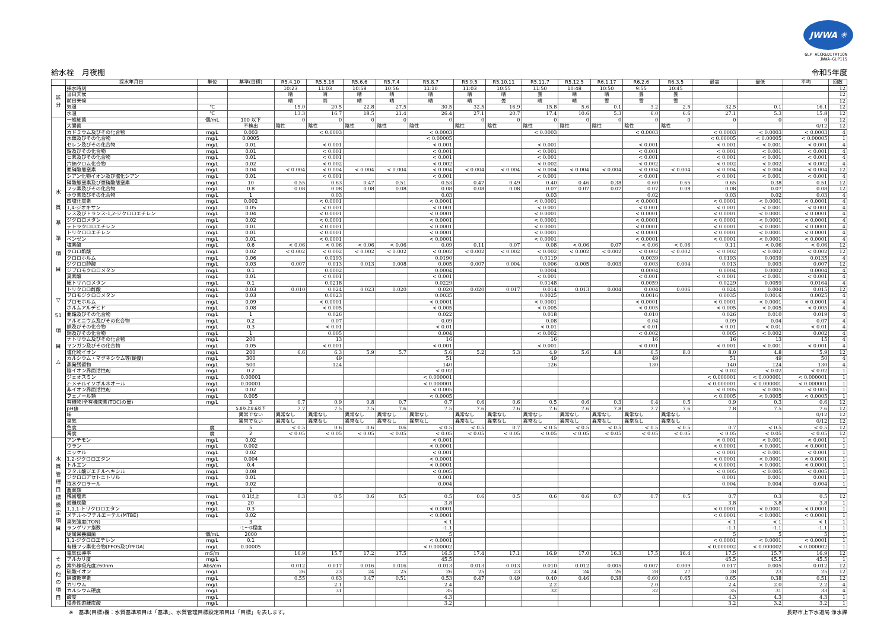JWWA ✳
GLP ACCREDITATION
JWWA-GLP115
給水栓　月夜棚 令和5年度
| | 採水年月日 | 単位 | 基準(目標) | R5.4.10 | R5.5.16 | R5.6.6 | R5.7.4 | R5.8.7 | R5.9.5 | R5.10.11 | R5.11.7 | R5.12.5 | R6.1.17 | R6.2.6 | R6.3.5 | 最高 | 最低 | 平均 | 回数 |
| --- | --- | --- | --- | --- | --- | --- | --- | --- | --- | --- | --- | --- | --- | --- | --- | --- | --- | --- | --- |
| 区 分 | 採水時刻 | | | 10:23 | 11:03 | 10:58 | 10:56 | 11:10 | 11:03 | 10:55 | 11:50 | 10:48 | 10:50 | 9:55 | 10:45 | | | | 12 |
| | 当日天候 | | | 晴 | 晴 | 晴 | 晴 | 晴 | 晴 | 晴 | 曇 | 晴 | 晴 | 曇 | 曇 | | | | 12 |
| | 前日天候 | | | 晴 | 雨 | 晴 | 晴 | 晴 | 晴 | 曇 | 晴 | 晴 | 雪 | 雪 | 雪 | | | | 12 |
| | 気温 | ℃ | | 15.0 | 20.5 | 22.8 | 27.5 | 30.5 | 32.5 | 16.9 | 15.8 | 5.6 | 0.1 | 3.2 | 2.5 | 32.5 | 0.1 | 16.1 | 12 |
| | 水温 | ℃ | | 13.3 | 16.7 | 18.5 | 21.4 | 26.4 | 27.1 | 20.7 | 17.4 | 10.6 | 5.3 | 6.0 | 6.6 | 27.1 | 5.3 | 15.8 | 12 |
| 水 質 基 準 項 目 ▽ 51 項 目 △ | 一般細菌 | 個/mL | 100 以下 | 0 | 0 | 0 | 0 | 0 | 0 | 0 | 0 | 0 | 0 | 0 | 0 | 0 | 0 | 0 | 12 |
| | 大腸菌 | | 不検出 | 陰性 | 陰性 | 陰性 | 陰性 | 陰性 | 陰性 | 陰性 | 陰性 | 陰性 | 陰性 | 陰性 | 陰性 | | | 0/12 | 12 |
| | カドミウム及びその化合物 | mg/L | 0.003 | | < 0.0003 | | | < 0.0003 | | | < 0.0003 | | | < 0.0003 | | < 0.0003 | < 0.0003 | < 0.0003 | 4 |
| | 水銀及びその化合物 | mg/L | 0.0005 | | | | | < 0.00005 | | | | | | | | < 0.00005 | < 0.00005 | < 0.00005 | 1 |
| | セレン及びその化合物 | mg/L | 0.01 | | < 0.001 | | | < 0.001 | | | < 0.001 | | | < 0.001 | | < 0.001 | < 0.001 | < 0.001 | 4 |
| | 鉛及びその化合物 | mg/L | 0.01 | | < 0.001 | | | < 0.001 | | | < 0.001 | | | < 0.001 | | < 0.001 | < 0.001 | < 0.001 | 4 |
| | ヒ素及びその化合物 | mg/L | 0.01 | | < 0.001 | | | < 0.001 | | | < 0.001 | | | < 0.001 | | < 0.001 | < 0.001 | < 0.001 | 4 |
| | 六価クロム化合物 | mg/L | 0.02 | | < 0.002 | | | < 0.002 | | | < 0.002 | | | < 0.002 | | < 0.002 | < 0.002 | < 0.002 | 4 |
| | 亜硝酸態窒素 | mg/L | 0.04 | < 0.004 | < 0.004 | < 0.004 | < 0.004 | < 0.004 | < 0.004 | < 0.004 | < 0.004 | < 0.004 | < 0.004 | < 0.004 | < 0.004 | < 0.004 | < 0.004 | < 0.004 | 12 |
| | シアン化物イオン及び塩化シアン | mg/L | 0.01 | | < 0.001 | | | < 0.001 | | | < 0.001 | | | < 0.001 | | < 0.001 | < 0.001 | < 0.001 | 4 |
| | 硝酸態窒素及び亜硝酸態窒素 | mg/L | 10 | 0.55 | 0.63 | 0.47 | 0.51 | 0.53 | 0.47 | 0.49 | 0.40 | 0.46 | 0.38 | 0.60 | 0.65 | 0.65 | 0.38 | 0.51 | 12 |
| | フッ素及びその化合物 | mg/L | 0.8 | 0.08 | 0.08 | 0.08 | 0.08 | 0.08 | 0.08 | 0.08 | 0.07 | 0.07 | 0.07 | 0.07 | 0.08 | 0.08 | 0.07 | 0.08 | 12 |
| | ホウ素及びその化合物 | mg/L | 1 | | 0.03 | | | 0.03 | | | 0.03 | | | 0.02 | | 0.03 | 0.02 | 0.03 | 4 |
| | 四塩化炭素 | mg/L | 0.002 | | < 0.0001 | | | < 0.0001 | | | < 0.0001 | | | < 0.0001 | | < 0.0001 | < 0.0001 | < 0.0001 | 4 |
| | 1,4-ジオキサン | mg/L | 0.05 | | < 0.001 | | | < 0.001 | | | < 0.001 | | | < 0.001 | | < 0.001 | < 0.001 | < 0.001 | 4 |
| | シス及びトランス-1,2-ジクロロエチレン | mg/L | 0.04 | | < 0.0001 | | | < 0.0001 | | | < 0.0001 | | | < 0.0001 | | < 0.0001 | < 0.0001 | < 0.0001 | 4 |
| | ジクロロメタン | mg/L | 0.02 | | < 0.0001 | | | < 0.0001 | | | < 0.0001 | | | < 0.0001 | | < 0.0001 | < 0.0001 | < 0.0001 | 4 |
| | テトラクロロエチレン | mg/L | 0.01 | | < 0.0001 | | | < 0.0001 | | | < 0.0001 | | | < 0.0001 | | < 0.0001 | < 0.0001 | < 0.0001 | 4 |
| | トリクロロエチレン | mg/L | 0.01 | | < 0.0001 | | | < 0.0001 | | | < 0.0001 | | | < 0.0001 | | < 0.0001 | < 0.0001 | < 0.0001 | 4 |
| | ベンゼン | mg/L | 0.01 | | < 0.0001 | | | < 0.0001 | | | < 0.0001 | | | < 0.0001 | | < 0.0001 | < 0.0001 | < 0.0001 | 4 |
| | 塩素酸 | mg/L | 0.6 | < 0.06 | < 0.06 | < 0.06 | < 0.06 | 0.09 | 0.11 | 0.07 | 0.08 | < 0.06 | 0.07 | < 0.06 | < 0.06 | 0.11 | < 0.06 | < 0.06 | 12 |
| | クロロ酢酸 | mg/L | 0.02 | < 0.002 | < 0.002 | < 0.002 | < 0.002 | < 0.002 | < 0.002 | < 0.002 | < 0.002 | < 0.002 | < 0.002 | < 0.002 | < 0.002 | < 0.002 | < 0.002 | < 0.002 | 12 |
| | クロロホルム | mg/L | 0.06 | | 0.0193 | | | 0.0190 | | | 0.0119 | | | 0.0039 | | 0.0193 | 0.0039 | 0.0135 | 4 |
| | ジクロロ酢酸 | mg/L | 0.03 | 0.007 | 0.013 | 0.013 | 0.008 | 0.005 | 0.007 | 0.004 | 0.006 | 0.005 | 0.003 | 0.003 | 0.004 | 0.013 | 0.003 | 0.007 | 12 |
| | ジブロモクロロメタン | mg/L | 0.1 | | 0.0002 | | | 0.0004 | | | 0.0004 | | | 0.0004 | | 0.0004 | 0.0002 | 0.0004 | 4 |
| | 臭素酸 | mg/L | 0.01 | | < 0.001 | | | < 0.001 | | | < 0.001 | | | < 0.001 | | < 0.001 | < 0.001 | < 0.001 | 4 |
| | 総トリハロメタン | mg/L | 0.1 | | 0.0218 | | | 0.0229 | | | 0.0148 | | | 0.0059 | | 0.0229 | 0.0059 | 0.0164 | 4 |
| | トリクロロ酢酸 | mg/L | 0.03 | 0.010 | 0.024 | 0.023 | 0.020 | 0.020 | 0.020 | 0.017 | 0.014 | 0.013 | 0.004 | 0.004 | 0.006 | 0.024 | 0.004 | 0.015 | 12 |
| | ブロモジクロロメタン | mg/L | 0.03 | | 0.0023 | | | 0.0035 | | | 0.0025 | | | 0.0016 | | 0.0035 | 0.0016 | 0.0025 | 4 |
| | ブロモホルム | mg/L | 0.09 | | < 0.0001 | | | < 0.0001 | | | < 0.0001 | | | < 0.0001 | | < 0.0001 | < 0.0001 | < 0.0001 | 4 |
| | ホルムアルデヒド | mg/L | 0.08 | | < 0.005 | | | < 0.005 | | | < 0.005 | | | < 0.005 | | < 0.005 | < 0.005 | < 0.005 | 4 |
| | 亜鉛及びその化合物 | mg/L | 1 | | 0.026 | | | 0.022 | | | 0.018 | | | 0.010 | | 0.026 | 0.010 | 0.019 | 4 |
| | アルミニウム及びその化合物 | mg/L | 0.2 | | 0.07 | | | 0.09 | | | 0.08 | | | 0.04 | | 0.09 | 0.04 | 0.07 | 4 |
| | 鉄及びその化合物 | mg/L | 0.3 | | < 0.01 | | | < 0.01 | | | < 0.01 | | | < 0.01 | | < 0.01 | < 0.01 | < 0.01 | 4 |
| | 銅及びその化合物 | mg/L | 1 | | 0.005 | | | 0.004 | | | < 0.002 | | | < 0.002 | | 0.005 | < 0.002 | 0.002 | 4 |
| | ナトリウム及びその化合物 | mg/L | 200 | | 13 | | | 16 | | | 16 | | | 16 | | 16 | 13 | 15 | 4 |
| | マンガン及びその化合物 | mg/L | 0.05 | | < 0.001 | | | < 0.001 | | | < 0.001 | | | < 0.001 | | < 0.001 | < 0.001 | < 0.001 | 4 |
| | 塩化物イオン | mg/L | 200 | 6.6 | 6.3 | 5.9 | 5.7 | 5.6 | 5.2 | 5.3 | 4.9 | 5.6 | 4.8 | 6.5 | 8.0 | 8.0 | 4.8 | 5.9 | 12 |
| | カルシウム・マグネシウム等(硬度) | mg/L | 300 | | 49 | | | 51 | | | 49 | | | 49 | | 51 | 49 | 50 | 4 |
| | 蒸発残留物 | mg/L | 500 | | 124 | | | 140 | | | 126 | | | 130 | | 140 | 124 | 130 | 4 |
| | 陰イオン界面活性剤 | mg/L | 0.2 | | | | | < 0.02 | | | | | | | | < 0.02 | < 0.02 | < 0.02 | 1 |
| | ジェオスミン | mg/L | 0.00001 | | | | | < 0.000001 | | | | | | | | < 0.000001 | < 0.000001 | < 0.000001 | 1 |
| | 2-メチルイソボルネオール | mg/L | 0.00001 | | | | | < 0.000001 | | | | | | | | < 0.000001 | < 0.000001 | < 0.000001 | 1 |
| | 非イオン界面活性剤 | mg/L | 0.02 | | | | | < 0.005 | | | | | | | | < 0.005 | < 0.005 | < 0.005 | 1 |
| | フェノール類 | mg/L | 0.005 | | | | | < 0.0005 | | | | | | | | < 0.0005 | < 0.0005 | < 0.0005 | 1 |
| | 有機物(全有機炭素(TOC)の量) | mg/L | 3 | 0.7 | 0.9 | 0.8 | 0.7 | 0.7 | 0.6 | 0.6 | 0.5 | 0.6 | 0.3 | 0.4 | 0.5 | 0.9 | 0.3 | 0.6 | 12 |
| | pH値 | | 5.8以上8.6以下 | 7.7 | 7.5 | 7.5 | 7.6 | 7.5 | 7.6 | 7.6 | 7.6 | 7.6 | 7.8 | 7.7 | 7.6 | 7.8 | 7.5 | 7.6 | 12 |
| | 味 | | 異常でない | 異常なし | 異常なし | 異常なし | 異常なし | 異常なし | 異常なし | 異常なし | 異常なし | 異常なし | 異常なし | 異常なし | 異常なし | | | 0/12 | 12 |
| | 臭気 | | 異常でない | 異常なし | 異常なし | 異常なし | 異常なし | 異常なし | 異常なし | 異常なし | 異常なし | 異常なし | 異常なし | 異常なし | 異常なし | | | 0/12 | 12 |
| | 色度 | 度 | 5 | < 0.5 | 0.6 | 0.6 | 0.6 | < 0.5 | < 0.5 | 0.7 | < 0.5 | < 0.5 | < 0.5 | < 0.5 | < 0.5 | 0.7 | < 0.5 | < 0.5 | 12 |
| | 濁度 | 度 | 2 | < 0.05 | < 0.05 | < 0.05 | < 0.05 | < 0.05 | < 0.05 | < 0.05 | < 0.05 | < 0.05 | < 0.05 | < 0.05 | < 0.05 | < 0.05 | < 0.05 | < 0.05 | 12 |
| 水 質 管 理 目 標 設 定 項 目 | アンチモン | mg/L | 0.02 | | | | | < 0.001 | | | | | | | | < 0.001 | < 0.001 | < 0.001 | 1 |
| | ウラン | mg/L | 0.002 | | | | | < 0.0001 | | | | | | | | < 0.0001 | < 0.0001 | < 0.0001 | 1 |
| | ニッケル | mg/L | 0.02 | | | | | < 0.001 | | | | | | | | < 0.001 | < 0.001 | < 0.001 | 1 |
| | 1,2-ジクロロエタン | mg/L | 0.004 | | | | | < 0.0001 | | | | | | | | < 0.0001 | < 0.0001 | < 0.0001 | 1 |
| | トルエン | mg/L | 0.4 | | | | | < 0.0001 | | | | | | | | < 0.0001 | < 0.0001 | < 0.0001 | 1 |
| | フタル酸ジエチルヘキシル | mg/L | 0.08 | | | | | < 0.005 | | | | | | | | < 0.005 | < 0.005 | < 0.005 | 1 |
| | ジクロロアセトニトリル | mg/L | 0.01 | | | | | 0.001 | | | | | | | | 0.001 | 0.001 | 0.001 | 1 |
| | 抱水クロラール | mg/L | 0.02 | | | | | 0.004 | | | | | | | | 0.004 | 0.004 | 0.004 | 1 |
| | 農薬類 | | 1 | | | | | | | | | | | | | | | | |
| | 残留塩素 | mg/L | 0.1以上 | 0.3 | 0.5 | 0.6 | 0.5 | 0.5 | 0.6 | 0.5 | 0.6 | 0.6 | 0.7 | 0.7 | 0.5 | 0.7 | 0.3 | 0.5 | 12 |
| | 遊離炭酸 | mg/L | 20 | | | | | 3.8 | | | | | | | | 3.8 | 3.8 | 3.8 | 1 |
| | 1,1,1-トリクロロエタン | mg/L | 0.3 | | | | | < 0.0001 | | | | | | | | < 0.0001 | < 0.0001 | < 0.0001 | 1 |
| | メチル-t-ブチルエーテル(MTBE) | mg/L | 0.02 | | | | | < 0.0001 | | | | | | | | < 0.0001 | < 0.0001 | < 0.0001 | 1 |
| | 臭気強度(TON) | | 3 | | | | | < 1 | | | | | | | | < 1 | < 1 | < 1 | 1 |
| | ランゲリア指数 | | -1～0程度 | | | | | -1.1 | | | | | | | | -1.1 | -1.1 | -1.1 | 1 |
| | 従属栄養細菌 | 個/mL | 2000 | | | | | 5 | | | | | | | | 5 | 5 | 5 | 1 |
| | 1,1-ジクロロエチレン | mg/L | 0.1 | | | | | < 0.0001 | | | | | | | | < 0.0001 | < 0.0001 | < 0.0001 | 1 |
| | 有機フッ素化合物(PFOS及びPFOA) | mg/L | 0.00005 | | | | | < 0.000002 | | | | | | | | < 0.000002 | < 0.000002 | < 0.000002 | 1 |
| そ の 他 の 項 目 | 電気伝導率 | mS/m | | 16.9 | 15.7 | 17.2 | 17.5 | 16.5 | 17.4 | 17.1 | 16.9 | 17.0 | 16.3 | 17.5 | 16.4 | 17.5 | 15.7 | 16.9 | 12 |
| | アルカリ度 | mg/L | | | | | | 45.5 | | | | | | | | 45.5 | 45.5 | 45.5 | 1 |
| | 紫外線吸光度260nm | Abs/cm | | 0.012 | 0.017 | 0.016 | 0.016 | 0.013 | 0.013 | 0.013 | 0.010 | 0.012 | 0.005 | 0.007 | 0.009 | 0.017 | 0.005 | 0.012 | 12 |
| | 硫酸イオン | mg/L | | 26 | 23 | 24 | 25 | 26 | 25 | 23 | 24 | 24 | 26 | 28 | 27 | 28 | 23 | 25 | 12 |
| | 硝酸態窒素 | mg/L | | 0.55 | 0.63 | 0.47 | 0.51 | 0.53 | 0.47 | 0.49 | 0.40 | 0.46 | 0.38 | 0.60 | 0.65 | 0.65 | 0.38 | 0.51 | 12 |
| | カリウム | mg/L | | | 2.1 | | | 2.4 | | | 2.2 | | | 2.0 | | 2.4 | 2.0 | 2.2 | 4 |
| | カルシウム硬度 | mg/L | | | 31 | | | 35 | | | 32 | | | 32 | | 35 | 31 | 33 | 4 |
| | 酸度 | mg/L | | | | | | 4.3 | | | | | | | | 4.3 | 4.3 | 4.3 | 1 |
| | 侵食性遊離炭酸 | mg/L | | | | | | 3.2 | | | | | | | | 3.2 | 3.2 | 3.2 | 1 |
※　基準(目標)欄：水質基準項目は「基準」、水質管理目標設定項目は「目標」を表します。 長野市上下水道局 浄水課